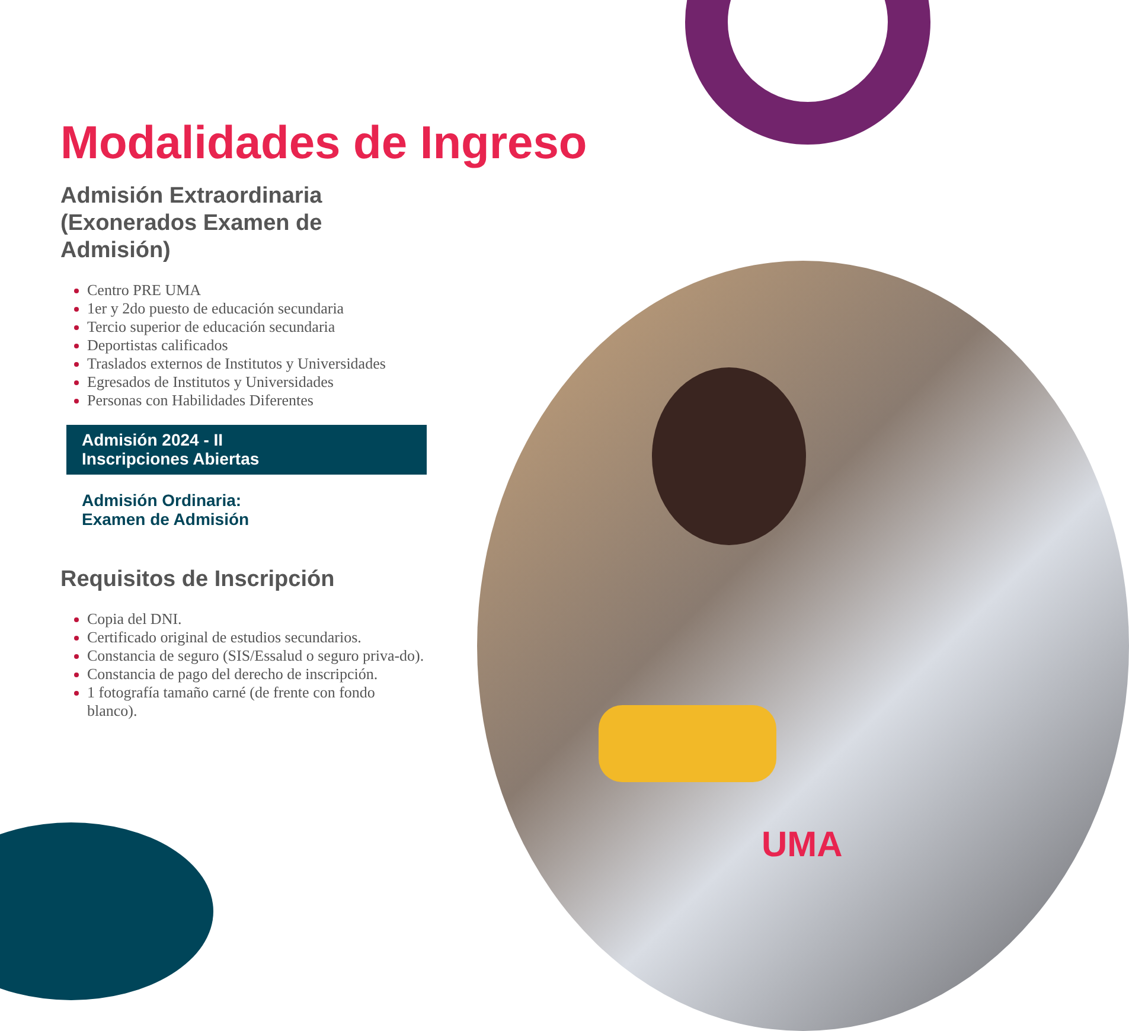Modalidades de Ingreso
Admisión Extraordinaria
(Exonerados Examen de Admisión)
Centro PRE UMA
1er y 2do puesto de educación secundaria
Tercio superior de educación secundaria
Deportistas calificados
Traslados externos de Institutos y Universidades
Egresados de Institutos y Universidades
Personas con Habilidades Diferentes
Admisión 2024 - II
Inscripciones Abiertas
Admisión Ordinaria:
Examen de Admisión
Requisitos de Inscripción
Copia del DNI.
Certificado original de estudios secundarios.
Constancia de seguro (SIS/Essalud o seguro priva-do).
Constancia de pago del derecho de inscripción.
1 fotografía tamaño carné (de frente con fondo blanco).
UMA